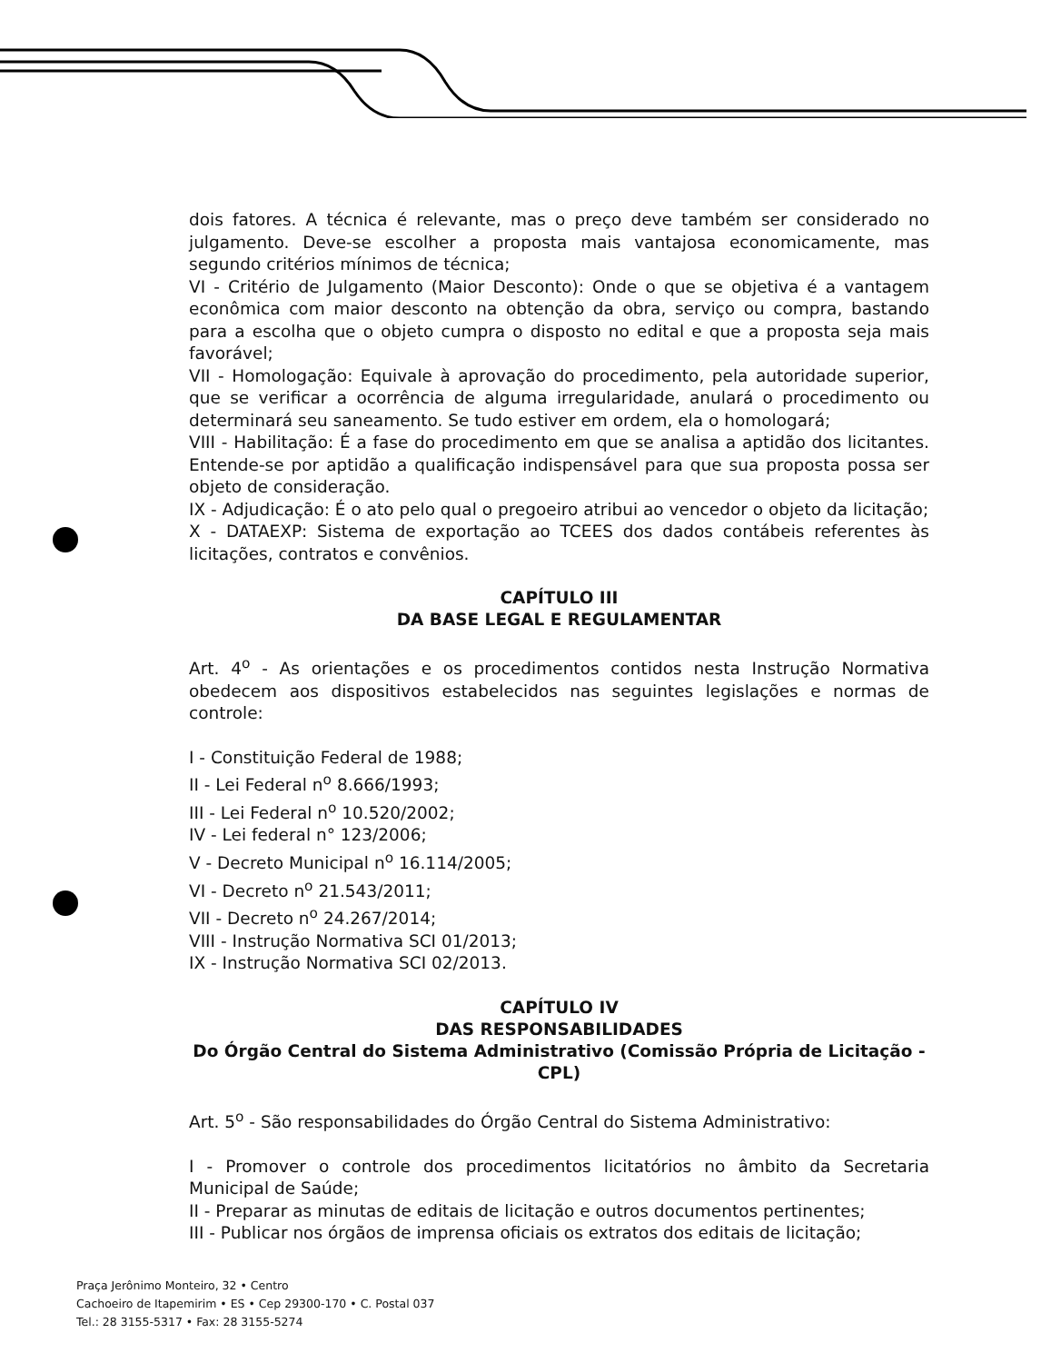dois fatores. A técnica é relevante, mas o preço deve também ser considerado no julgamento. Deve-se escolher a proposta mais vantajosa economicamente, mas segundo critérios mínimos de técnica;
VI - Critério de Julgamento (Maior Desconto): Onde o que se objetiva é a vantagem econômica com maior desconto na obtenção da obra, serviço ou compra, bastando para a escolha que o objeto cumpra o disposto no edital e que a proposta seja mais favorável;
VII - Homologação: Equivale à aprovação do procedimento, pela autoridade superior, que se verificar a ocorrência de alguma irregularidade, anulará o procedimento ou determinará seu saneamento. Se tudo estiver em ordem, ela o homologará;
VIII - Habilitação: É a fase do procedimento em que se analisa a aptidão dos licitantes. Entende-se por aptidão a qualificação indispensável para que sua proposta possa ser objeto de consideração.
IX - Adjudicação: É o ato pelo qual o pregoeiro atribui ao vencedor o objeto da licitação;
X - DATAEXP: Sistema de exportação ao TCEES dos dados contábeis referentes às licitações, contratos e convênios.
CAPÍTULO III
DA BASE LEGAL E REGULAMENTAR
Art. 4<sup>o</sup> - As orientações e os procedimentos contidos nesta Instrução Normativa obedecem aos dispositivos estabelecidos nas seguintes legislações e normas de controle:
I - Constituição Federal de 1988;
II - Lei Federal n<sup>o</sup> 8.666/1993;
III - Lei Federal n<sup>o</sup> 10.520/2002;
IV - Lei federal n° 123/2006;
V - Decreto Municipal n<sup>o</sup> 16.114/2005;
VI - Decreto n<sup>o</sup> 21.543/2011;
VII - Decreto n<sup>o</sup> 24.267/2014;
VIII - Instrução Normativa SCI 01/2013;
IX - Instrução Normativa SCI 02/2013.
CAPÍTULO IV
DAS RESPONSABILIDADES
Do Órgão Central do Sistema Administrativo (Comissão Própria de Licitação - CPL)
Art. 5<sup>o</sup> - São responsabilidades do Órgão Central do Sistema Administrativo:
I - Promover o controle dos procedimentos licitatórios no âmbito da Secretaria Municipal de Saúde;
II - Preparar as minutas de editais de licitação e outros documentos pertinentes;
III - Publicar nos órgãos de imprensa oficiais os extratos dos editais de licitação;
Praça Jerônimo Monteiro, 32 • Centro
Cachoeiro de Itapemirim • ES • Cep 29300-170 • C. Postal 037
Tel.: 28 3155-5317 • Fax: 28 3155-5274